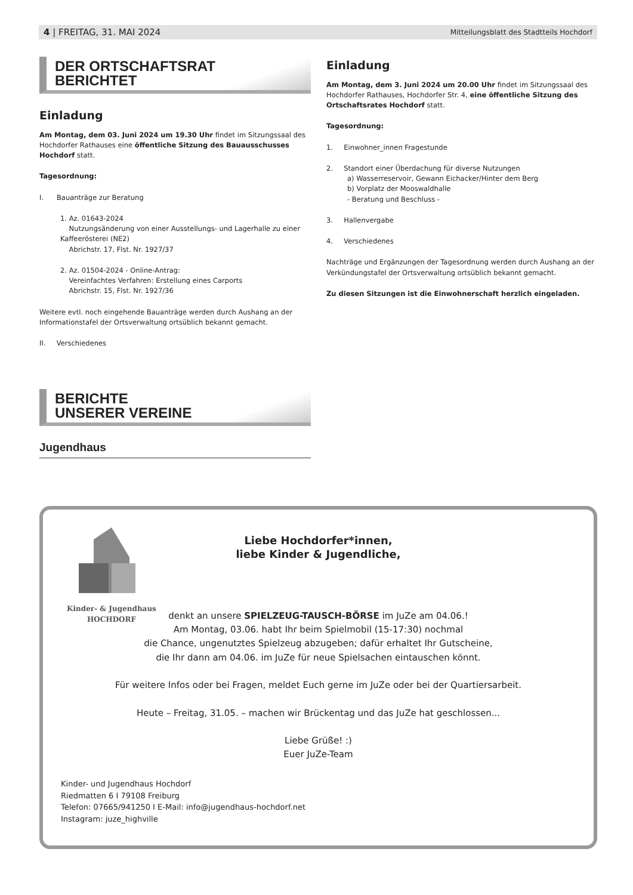4 | FREITAG, 31. MAI 2024 Mitteilungsblatt des Stadtteils Hochdorf
DER ORTSCHAFTSRAT
BERICHTET
Einladung
Am Montag, dem 03. Juni 2024 um 19.30 Uhr findet im Sitzungssaal des Hochdorfer Rathauses eine öffentliche Sitzung des Bauausschusses Hochdorf statt.
Tagesordnung:
I. Bauanträge zur Beratung
1. Az. 01643-2024
Nutzungsänderung von einer Ausstellungs- und Lagerhalle zu einer Kaffeerösterei (NE2)
Abrichstr. 17, Flst. Nr. 1927/37
2. Az. 01504-2024 - Online-Antrag:
Vereinfachtes Verfahren: Erstellung eines Carports
Abrichstr. 15, Flst. Nr. 1927/36
Weitere evtl. noch eingehende Bauanträge werden durch Aushang an der Informationstafel der Ortsverwaltung ortsüblich bekannt gemacht.
II. Verschiedenes
BERICHTE
UNSERER VEREINE
Jugendhaus
Einladung
Am Montag, dem 3. Juni 2024 um 20.00 Uhr findet im Sitzungssaal des Hochdorfer Rathauses, Hochdorfer Str. 4, eine öffentliche Sitzung des Ortschaftsrates Hochdorf statt.
Tagesordnung:
1. Einwohner_innen Fragestunde
2. Standort einer Überdachung für diverse Nutzungen
a) Wasserreservoir, Gewann Eichacker/Hinter dem Berg
b) Vorplatz der Mooswaldhalle
- Beratung und Beschluss -
3. Hallenvergabe
4. Verschiedenes
Nachträge und Ergänzungen der Tagesordnung werden durch Aushang an der Verkündungstafel der Ortsverwaltung ortsüblich bekannt gemacht.
Zu diesen Sitzungen ist die Einwohnerschaft herzlich eingeladen.
Kinder- & Jugendhaus
HOCHDORF
Liebe Hochdorfer*innen,
liebe Kinder & Jugendliche,
denkt an unsere SPIELZEUG-TAUSCH-BÖRSE im JuZe am 04.06.!
Am Montag, 03.06. habt Ihr beim Spielmobil (15-17:30) nochmal
die Chance, ungenutztes Spielzeug abzugeben; dafür erhaltet Ihr Gutscheine,
die Ihr dann am 04.06. im JuZe für neue Spielsachen eintauschen könnt.
Für weitere Infos oder bei Fragen, meldet Euch gerne im JuZe oder bei der Quartiersarbeit.
Heute – Freitag, 31.05. – machen wir Brückentag und das JuZe hat geschlossen...
Liebe Grüße! :)
Euer JuZe-Team
Kinder- und Jugendhaus Hochdorf
Riedmatten 6 I 79108 Freiburg
Telefon: 07665/941250 I E-Mail: info@jugendhaus-hochdorf.net
Instagram: juze_highville